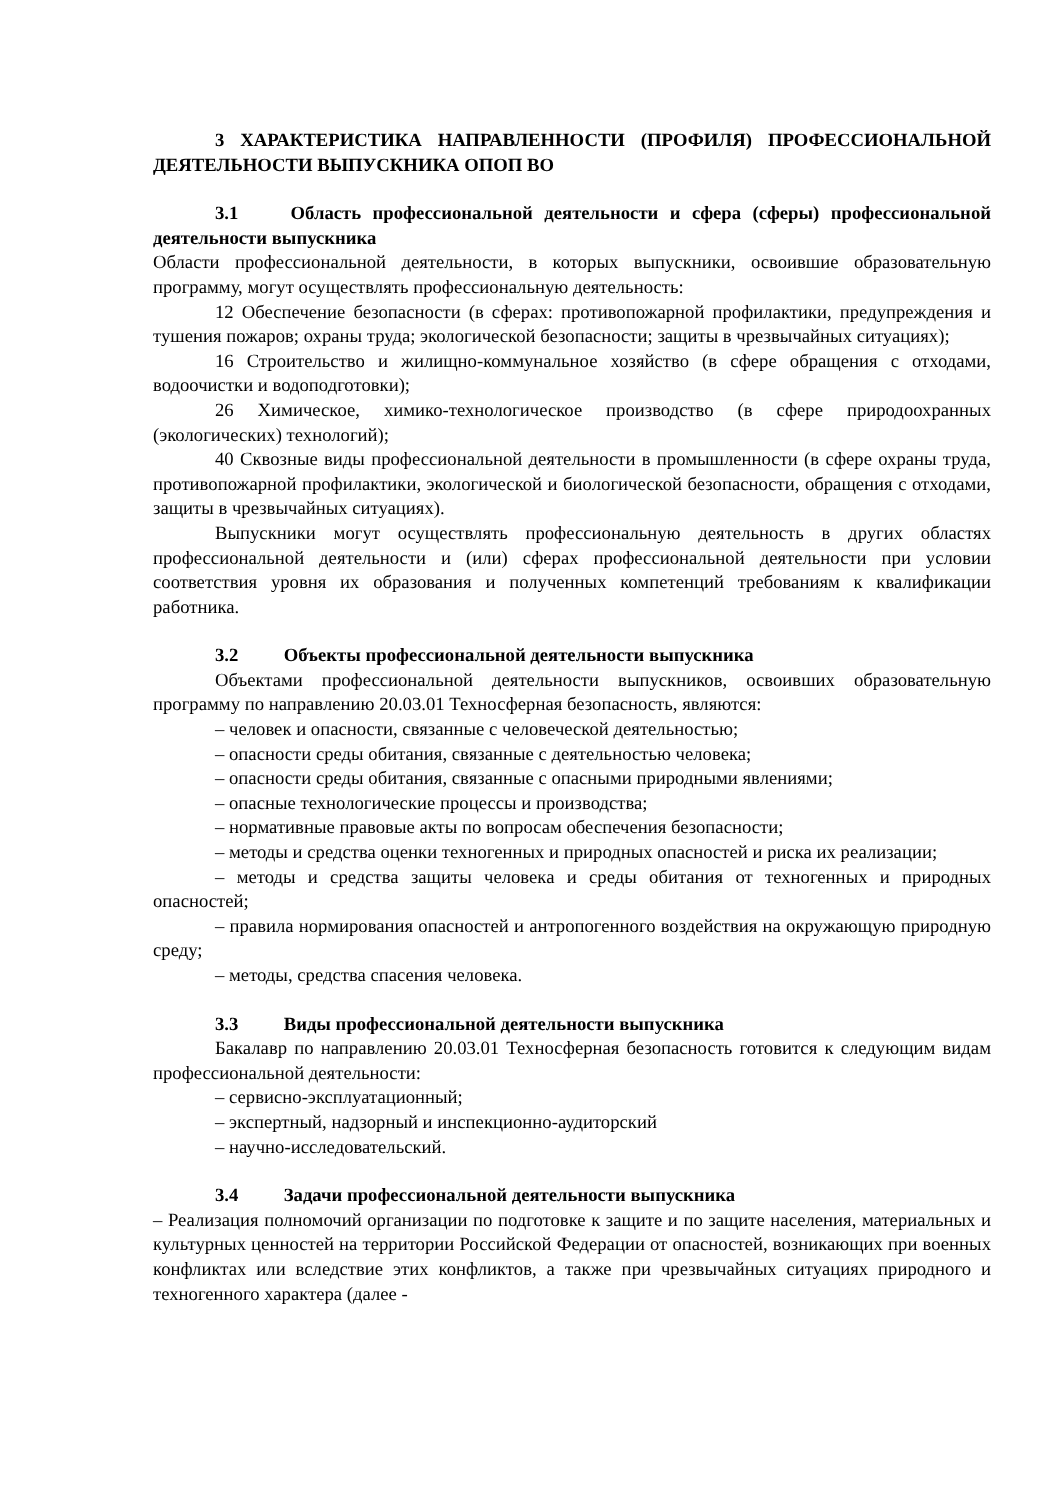3 ХАРАКТЕРИСТИКА НАПРАВЛЕННОСТИ (ПРОФИЛЯ) ПРОФЕССИОНАЛЬНОЙ ДЕЯТЕЛЬНОСТИ ВЫПУСКНИКА ОПОП ВО
3.1 Область профессиональной деятельности и сфера (сферы) профессиональной деятельности выпускника
Области профессиональной деятельности, в которых выпускники, освоившие образовательную программу, могут осуществлять профессиональную деятельность:
12 Обеспечение безопасности (в сферах: противопожарной профилактики, предупреждения и тушения пожаров; охраны труда; экологической безопасности; защиты в чрезвычайных ситуациях);
16 Строительство и жилищно-коммунальное хозяйство (в сфере обращения с отходами, водоочистки и водоподготовки);
26 Химическое, химико-технологическое производство (в сфере природоохранных (экологических) технологий);
40 Сквозные виды профессиональной деятельности в промышленности (в сфере охраны труда, противопожарной профилактики, экологической и биологической безопасности, обращения с отходами, защиты в чрезвычайных ситуациях).
Выпускники могут осуществлять профессиональную деятельность в других областях профессиональной деятельности и (или) сферах профессиональной деятельности при условии соответствия уровня их образования и полученных компетенций требованиям к квалификации работника.
3.2 Объекты профессиональной деятельности выпускника
Объектами профессиональной деятельности выпускников, освоивших образовательную программу по направлению 20.03.01 Техносферная безопасность, являются:
– человек и опасности, связанные с человеческой деятельностью;
– опасности среды обитания, связанные с деятельностью человека;
– опасности среды обитания, связанные с опасными природными явлениями;
– опасные технологические процессы и производства;
– нормативные правовые акты по вопросам обеспечения безопасности;
– методы и средства оценки техногенных и природных опасностей и риска их реализации;
– методы и средства защиты человека и среды обитания от техногенных и природных опасностей;
– правила нормирования опасностей и антропогенного воздействия на окружающую природную среду;
– методы, средства спасения человека.
3.3 Виды профессиональной деятельности выпускника
Бакалавр по направлению 20.03.01 Техносферная безопасность готовится к следующим видам профессиональной деятельности:
– сервисно-эксплуатационный;
– экспертный, надзорный и инспекционно-аудиторский
– научно-исследовательский.
3.4 Задачи профессиональной деятельности выпускника
– Реализация полномочий организации по подготовке к защите и по защите населения, материальных и культурных ценностей на территории Российской Федерации от опасностей, возникающих при военных конфликтах или вследствие этих конфликтов, а также при чрезвычайных ситуациях природного и техногенного характера (далее -